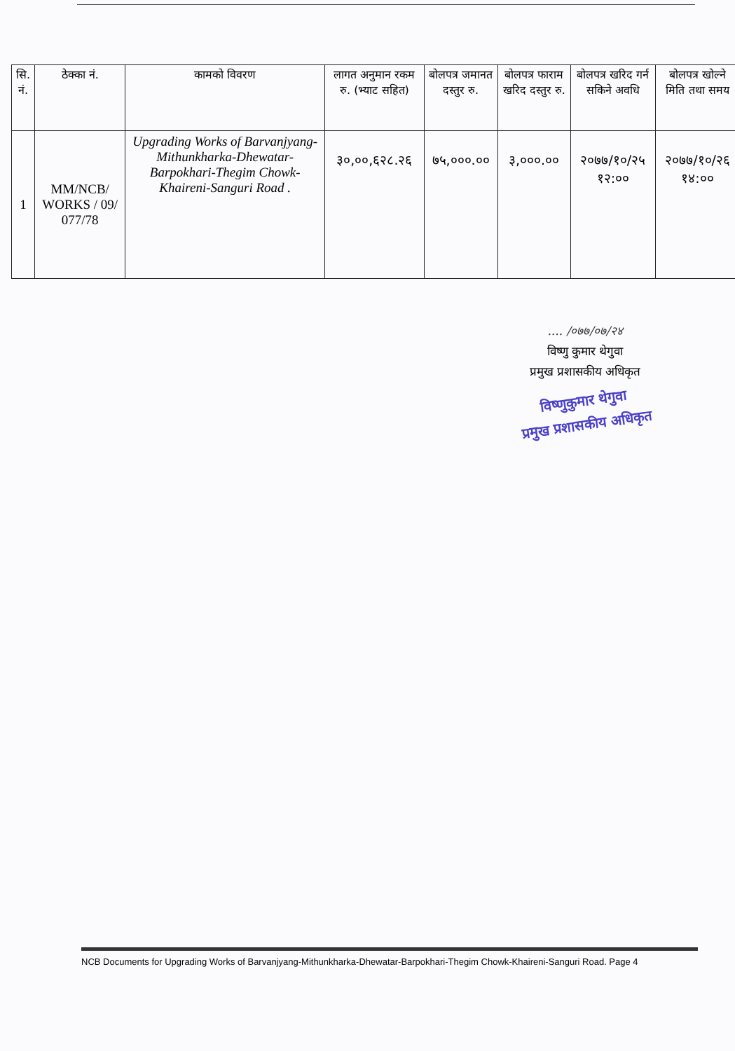| सि. नं. | ठेक्का नं. | कामको विवरण | लागत अनुमान रकम रु. (भ्याट सहित) | बोलपत्र जमानत दस्तुर रु. | बोलपत्र फाराम खरिद दस्तुर रु. | बोलपत्र खरिद गर्न सकिने अवधि | बोलपत्र खोल्ने मिति तथा समय |
| --- | --- | --- | --- | --- | --- | --- | --- |
| 1 | MM/NCB/ WORKS / 09/ 077/78 | Upgrading Works of Barvanjyang-Mithunkharka-Dhewatar-Barpokhari-Thegim Chowk- Khaireni-Sanguri Road . | ३०,००,६२८.२६ | ७५,०००.०० | ३,०००.०० | २०७७/१०/२५ १२:०० | २०७७/१०/२६ १४:०० |
.... /०७७/०७/२४
विष्णु कुमार थेगुवा
प्रमुख प्रशासकीय अधिकृत
विष्णुकुमार थेगुवा
प्रमुख प्रशासकीय अधिकृत
NCB Documents for Upgrading Works of Barvanjyang-Mithunkharka-Dhewatar-Barpokhari-Thegim Chowk-Khaireni-Sanguri Road. Page 4